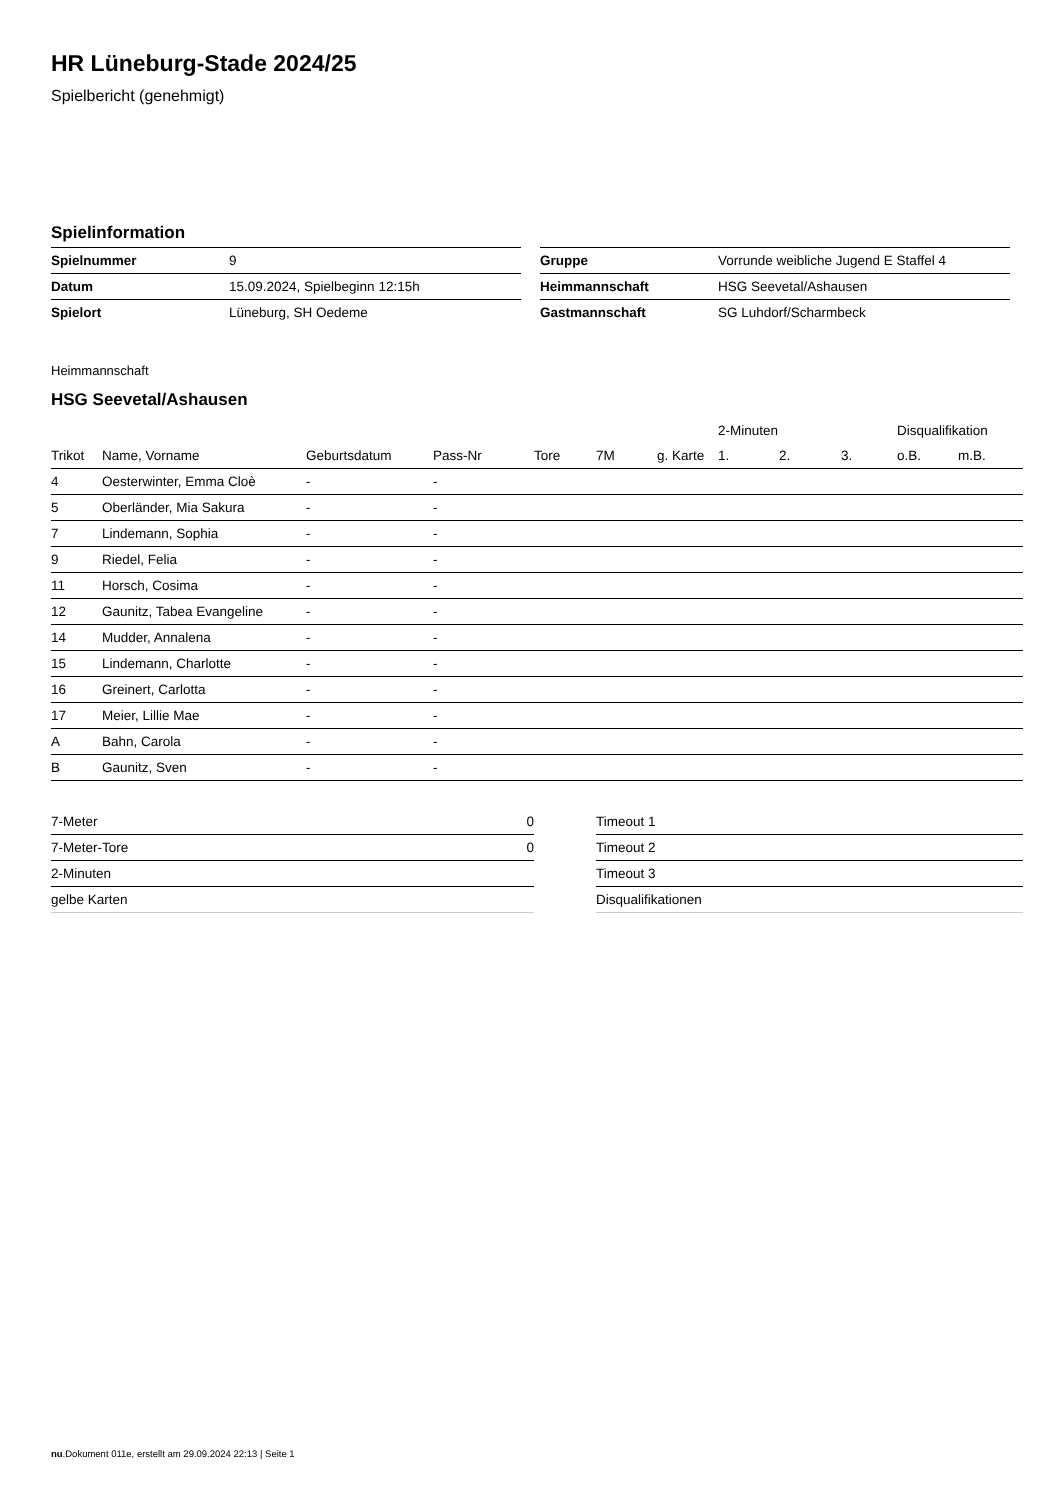HR Lüneburg-Stade 2024/25
Spielbericht (genehmigt)
Spielinformation
| Spielnummer | 9 |
| Datum | 15.09.2024, Spielbeginn 12:15h |
| Spielort | Lüneburg, SH Oedeme |
| Gruppe | Vorrunde weibliche Jugend E Staffel 4 |
| Heimmannschaft | HSG Seevetal/Ashausen |
| Gastmannschaft | SG Luhdorf/Scharmbeck |
Heimmannschaft
HSG Seevetal/Ashausen
| | | | | | | | 2-Minuten | | | Disqualifikation | |
| --- | --- | --- | --- | --- | --- | --- | --- | --- | --- | --- | --- |
| Trikot | Name, Vorname | Geburtsdatum | Pass-Nr | Tore | 7M | g. Karte | 1. | 2. | 3. | o.B. | m.B. |
| 4 | Oesterwinter, Emma Cloè | - | - | | | | | | | | |
| 5 | Oberländer, Mia Sakura | - | - | | | | | | | | |
| 7 | Lindemann, Sophia | - | - | | | | | | | | |
| 9 | Riedel, Felia | - | - | | | | | | | | |
| 11 | Horsch, Cosima | - | - | | | | | | | | |
| 12 | Gaunitz, Tabea Evangeline | - | - | | | | | | | | |
| 14 | Mudder, Annalena | - | - | | | | | | | | |
| 15 | Lindemann, Charlotte | - | - | | | | | | | | |
| 16 | Greinert, Carlotta | - | - | | | | | | | | |
| 17 | Meier, Lillie Mae | - | - | | | | | | | | |
| A | Bahn, Carola | - | - | | | | | | | | |
| B | Gaunitz, Sven | - | - | | | | | | | | |
| 7-Meter | 0 |
| 7-Meter-Tore | 0 |
| 2-Minuten | |
| gelbe Karten | |
| Timeout 1 |
| Timeout 2 |
| Timeout 3 |
| Disqualifikationen |
nu.Dokument 011e, erstellt am 29.09.2024 22:13 | Seite 1